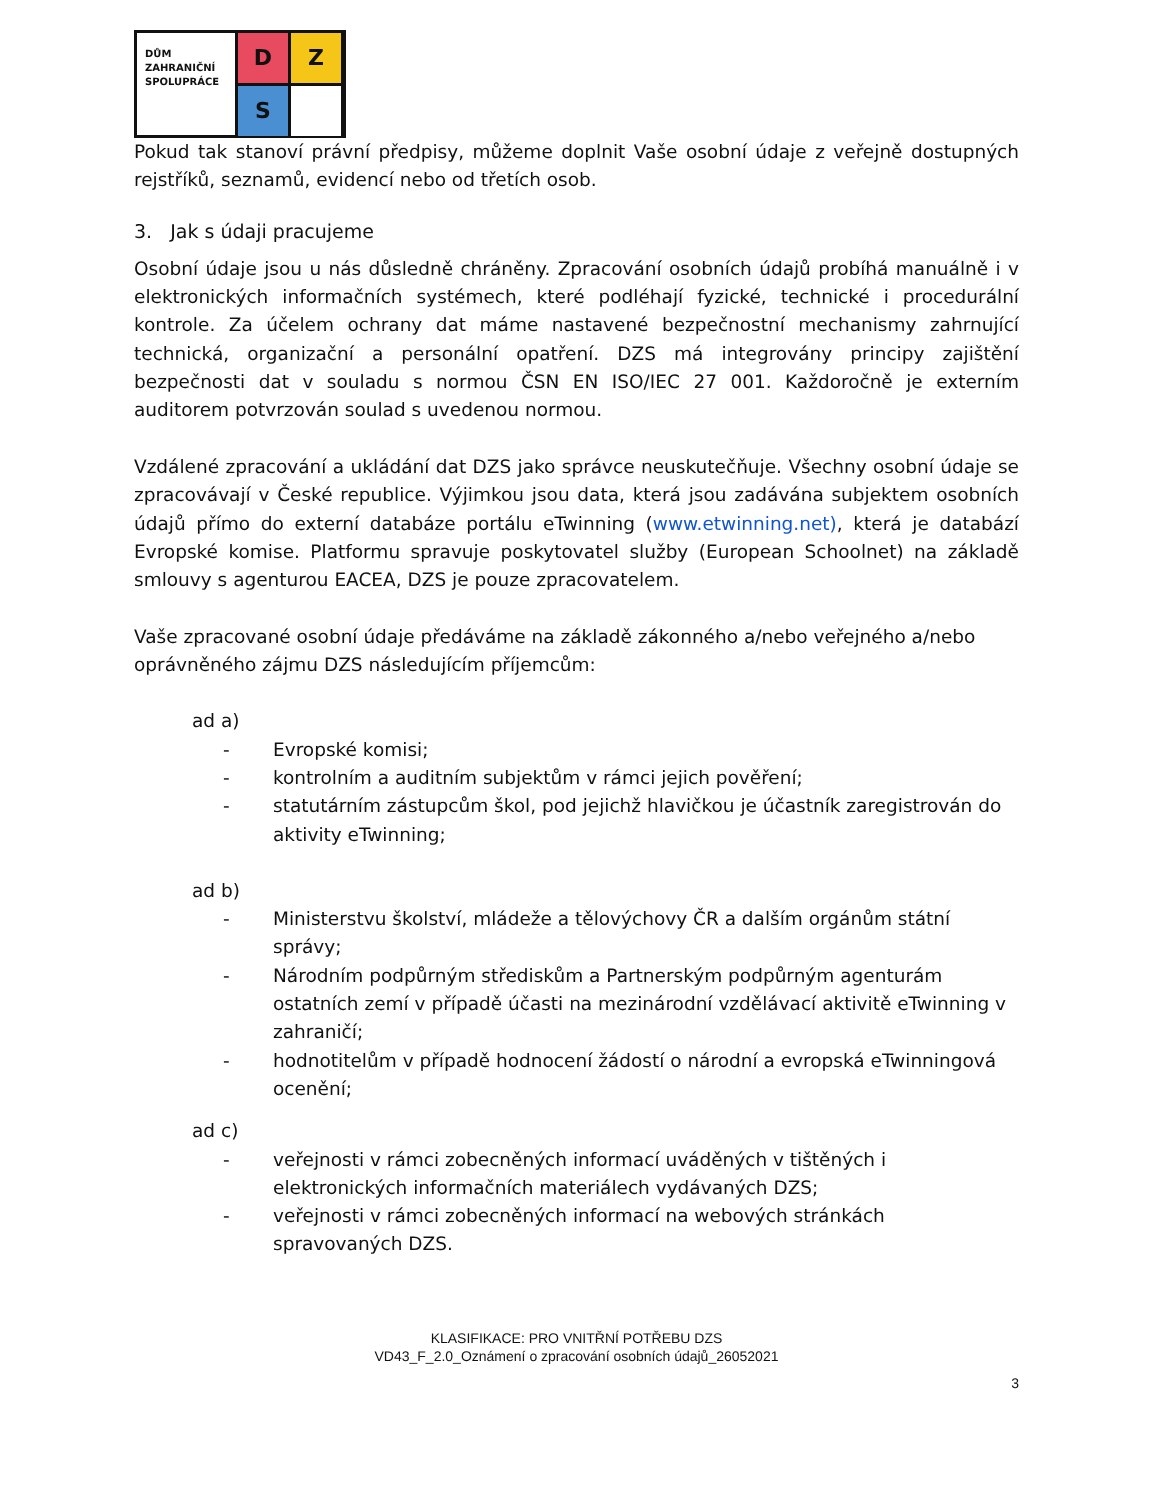DŮM
ZAHRANIČNÍ
SPOLUPRÁCE
D
Z
S
Pokud tak stanoví právní předpisy, můžeme doplnit Vaše osobní údaje z veřejně dostupných rejstříků, seznamů, evidencí nebo od třetích osob.
3. Jak s údaji pracujeme
Osobní údaje jsou u nás důsledně chráněny. Zpracování osobních údajů probíhá manuálně i v elektronických informačních systémech, které podléhají fyzické, technické i procedurální kontrole. Za účelem ochrany dat máme nastavené bezpečnostní mechanismy zahrnující technická, organizační a personální opatření. DZS má integrovány principy zajištění bezpečnosti dat v souladu s normou ČSN EN ISO/IEC 27 001. Každoročně je externím auditorem potvrzován soulad s uvedenou normou.
Vzdálené zpracování a ukládání dat DZS jako správce neuskutečňuje. Všechny osobní údaje se zpracovávají v České republice. Výjimkou jsou data, která jsou zadávána subjektem osobních údajů přímo do externí databáze portálu eTwinning (www.etwinning.net), která je databází Evropské komise. Platformu spravuje poskytovatel služby (European Schoolnet) na základě smlouvy s agenturou EACEA, DZS je pouze zpracovatelem.
Vaše zpracované osobní údaje předáváme na základě zákonného a/nebo veřejného a/nebo oprávněného zájmu DZS následujícím příjemcům:
ad a)
- Evropské komisi;
- kontrolním a auditním subjektům v rámci jejich pověření;
- statutárním zástupcům škol, pod jejichž hlavičkou je účastník zaregistrován do aktivity eTwinning;
ad b)
- Ministerstvu školství, mládeže a tělovýchovy ČR a dalším orgánům státní správy;
- Národním podpůrným střediskům a Partnerským podpůrným agenturám ostatních zemí v případě účasti na mezinárodní vzdělávací aktivitě eTwinning v zahraničí;
- hodnotitelům v případě hodnocení žádostí o národní a evropská eTwinningová ocenění;
ad c)
- veřejnosti v rámci zobecněných informací uváděných v tištěných i elektronických informačních materiálech vydávaných DZS;
- veřejnosti v rámci zobecněných informací na webových stránkách spravovaných DZS.
KLASIFIKACE: PRO VNITŘNÍ POTŘEBU DZS
VD43_F_2.0_Oznámení o zpracování osobních údajů_26052021
3